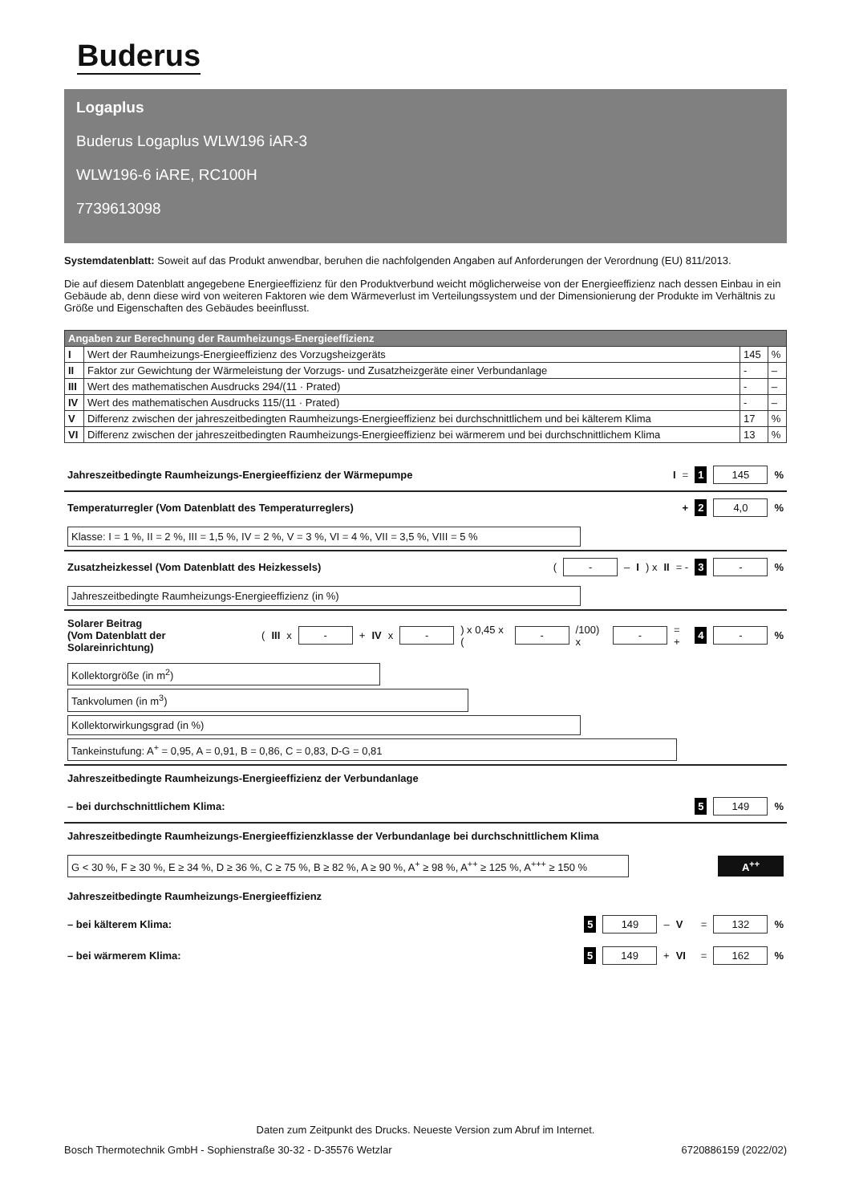Buderus
Logaplus
Buderus Logaplus WLW196 iAR-3
WLW196-6 iARE, RC100H
7739613098
Systemdatenblatt: Soweit auf das Produkt anwendbar, beruhen die nachfolgenden Angaben auf Anforderungen der Verordnung (EU) 811/2013.
Die auf diesem Datenblatt angegebene Energieeffizienz für den Produktverbund weicht möglicherweise von der Energieeffizienz nach dessen Einbau in ein Gebäude ab, denn diese wird von weiteren Faktoren wie dem Wärmeverlust im Verteilungssystem und der Dimensionierung der Produkte im Verhältnis zu Größe und Eigenschaften des Gebäudes beeinflusst.
| Angaben zur Berechnung der Raumheizungs-Energieeffizienz | | | |
| --- | --- | --- | --- |
| I | Wert der Raumheizungs-Energieeffizienz des Vorzugsheizgeräts | 145 | % |
| II | Faktor zur Gewichtung der Wärmeleistung der Vorzugs- und Zusatzheizgeräte einer Verbundanlage | - | – |
| III | Wert des mathematischen Ausdrucks 294/(11 · Prated) | - | – |
| IV | Wert des mathematischen Ausdrucks 115/(11 · Prated) | - | – |
| V | Differenz zwischen der jahreszeitbedingten Raumheizungs-Energieeffizienz bei durchschnittlichem und bei kälterem Klima | 17 | % |
| VI | Differenz zwischen der jahreszeitbedingten Raumheizungs-Energieeffizienz bei wärmerem und bei durchschnittlichem Klima | 13 | % |
Jahreszeitbedingte Raumheizungs-Energieeffizienz der Wärmepumpe I = 1 145%
Temperaturregler (Vom Datenblatt des Temperaturreglers) + 2 4,0%
Klasse: I = 1 %, II = 2 %, III = 1,5 %, IV = 2 %, V = 3 %, VI = 4 %, VII = 3,5 %, VIII = 5 %
Zusatzheizkessel (Vom Datenblatt des Heizkessels) ( - – I) x II = - 3 -%
Jahreszeitbedingte Raumheizungs-Energieeffizienz (in %)
Solarer Beitrag
(Vom Datenblatt der Solareinrichtung) (III x - + IV x -) x 0,45 x ( - /100) x - = + 4 -%
Kollektorgröße (in m<sup>2</sup>)
Tankvolumen (in m<sup>3</sup>)
Kollektorwirkungsgrad (in %)
Tankeinstufung: A<sup>+</sup> = 0,95, A = 0,91, B = 0,86, C = 0,83, D-G = 0,81
Jahreszeitbedingte Raumheizungs-Energieeffizienz der Verbundanlage
– bei durchschnittlichem Klima: 5 149%
Jahreszeitbedingte Raumheizungs-Energieeffizienzklasse der Verbundanlage bei durchschnittlichem Klima
G < 30 %, F ≥ 30 %, E ≥ 34 %, D ≥ 36 %, C ≥ 75 %, B ≥ 82 %, A ≥ 90 %, A<sup>+</sup> ≥ 98 %, A<sup>++</sup> ≥ 125 %, A<sup>+++</sup> ≥ 150 % A<sup>++</sup>
Jahreszeitbedingte Raumheizungs-Energieeffizienz
– bei kälterem Klima: 5 149 – V = 132%
– bei wärmerem Klima: 5 149 + VI = 162%
Daten zum Zeitpunkt des Drucks. Neueste Version zum Abruf im Internet.
Bosch Thermotechnik GmbH - Sophienstraße 30-32 - D-35576 Wetzlar 6720886159 (2022/02)